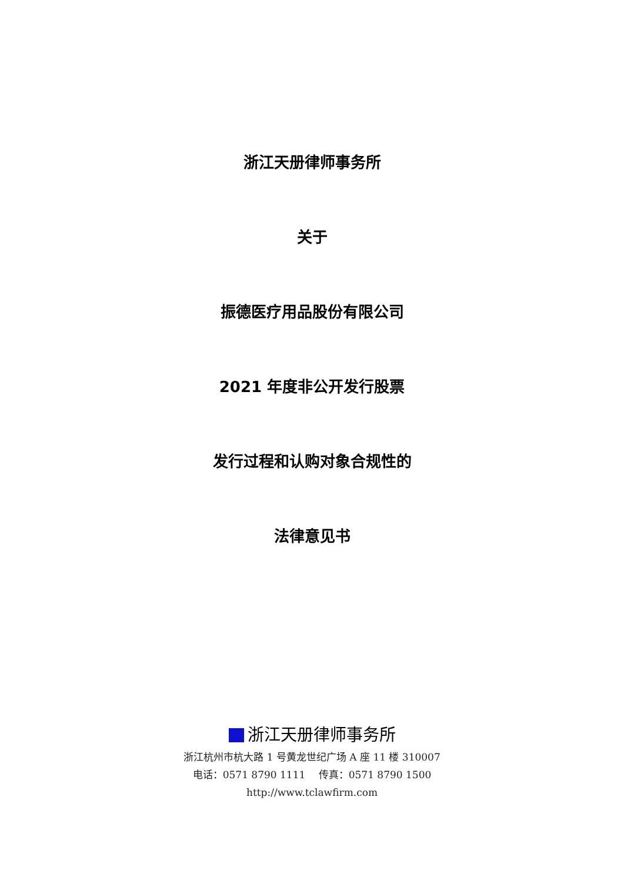浙江天册律师事务所
关于
振德医疗用品股份有限公司
2021 年度非公开发行股票
发行过程和认购对象合规性的
法律意见书
浙江天册律师事务所
浙江杭州市杭大路 1 号黄龙世纪广场 A 座 11 楼 310007
电话：0571 8790 1111　 传真：0571 8790 1500
http://www.tclawfirm.com